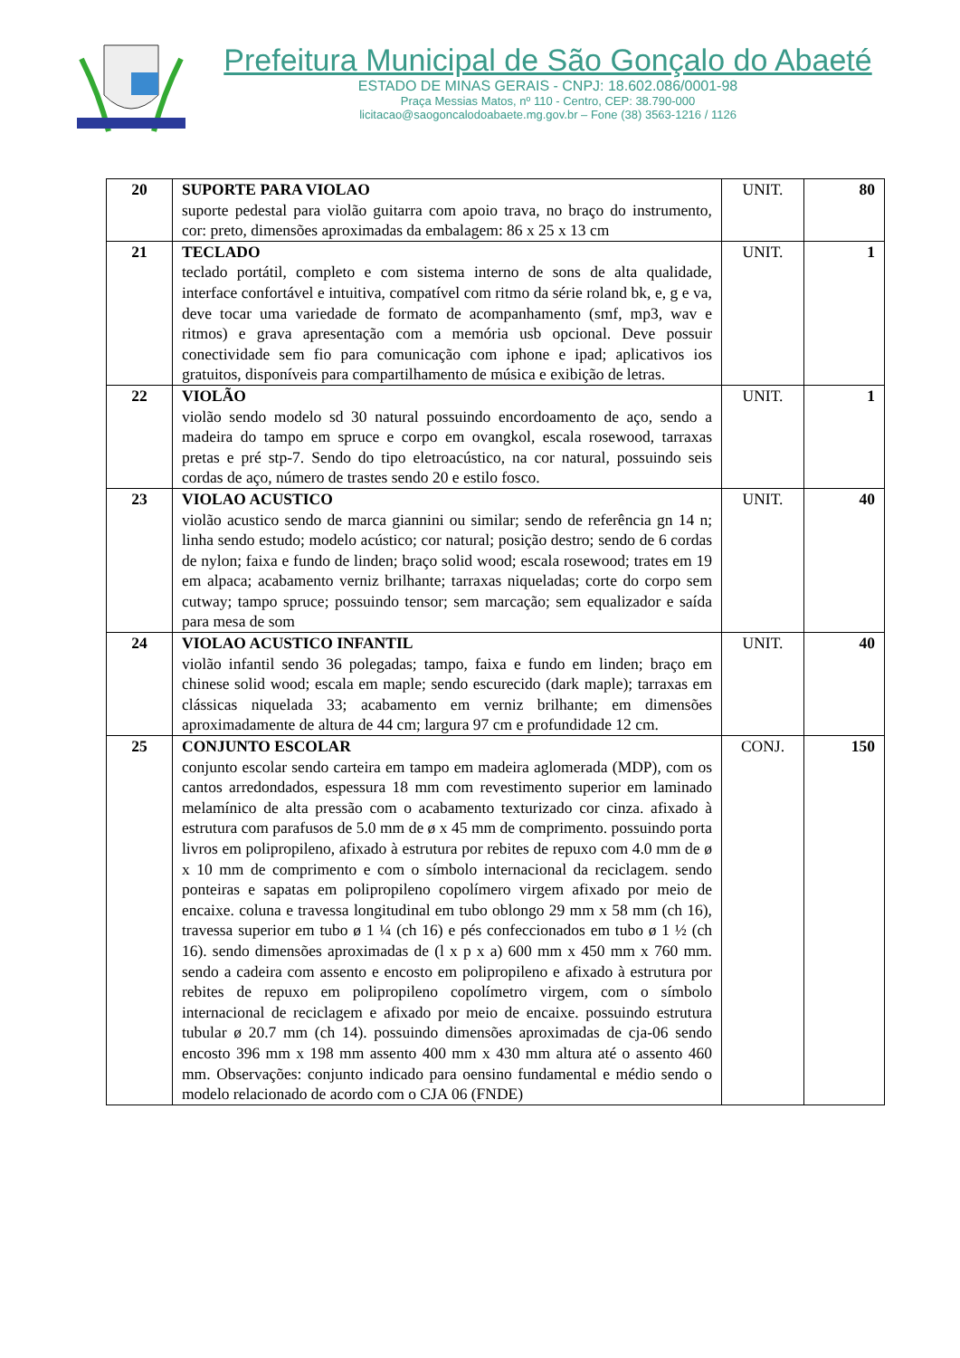Prefeitura Municipal de São Gonçalo do Abaeté
ESTADO DE MINAS GERAIS - CNPJ: 18.602.086/0001-98
Praça Messias Matos, nº 110 - Centro, CEP: 38.790-000
licitacao@saogoncalodoabaete.mg.gov.br – Fone (38) 3563-1216 / 1126
| 20 | SUPORTE PARA VIOLAO suporte pedestal para violão guitarra com apoio trava, no braço do instrumento, cor: preto, dimensões aproximadas da embalagem: 86 x 25 x 13 cm | UNIT. | 80 |
| 21 | TECLADO teclado portátil, completo e com sistema interno de sons de alta qualidade, interface confortável e intuitiva, compatível com ritmo da série roland bk, e, g e va, deve tocar uma variedade de formato de acompanhamento (smf, mp3, wav e ritmos) e grava apresentação com a memória usb opcional. Deve possuir conectividade sem fio para comunicação com iphone e ipad; aplicativos ios gratuitos, disponíveis para compartilhamento de música e exibição de letras. | UNIT. | 1 |
| 22 | VIOLÃO violão sendo modelo sd 30 natural possuindo encordoamento de aço, sendo a madeira do tampo em spruce e corpo em ovangkol, escala rosewood, tarraxas pretas e pré stp-7. Sendo do tipo eletroacústico, na cor natural, possuindo seis cordas de aço, número de trastes sendo 20 e estilo fosco. | UNIT. | 1 |
| 23 | VIOLAO ACUSTICO violão acustico sendo de marca giannini ou similar; sendo de referência gn 14 n; linha sendo estudo; modelo acústico; cor natural; posição destro; sendo de 6 cordas de nylon; faixa e fundo de linden; braço solid wood; escala rosewood; trates em 19 em alpaca; acabamento verniz brilhante; tarraxas niqueladas; corte do corpo sem cutway; tampo spruce; possuindo tensor; sem marcação; sem equalizador e saída para mesa de som | UNIT. | 40 |
| 24 | VIOLAO ACUSTICO INFANTIL violão infantil sendo 36 polegadas; tampo, faixa e fundo em linden; braço em chinese solid wood; escala em maple; sendo escurecido (dark maple); tarraxas em clássicas niquelada 33; acabamento em verniz brilhante; em dimensões aproximadamente de altura de 44 cm; largura 97 cm e profundidade 12 cm. | UNIT. | 40 |
| 25 | CONJUNTO ESCOLAR conjunto escolar sendo carteira em tampo em madeira aglomerada (MDP), com os cantos arredondados, espessura 18 mm com revestimento superior em laminado melamínico de alta pressão com o acabamento texturizado cor cinza. afixado à estrutura com parafusos de 5.0 mm de ø x 45 mm de comprimento. possuindo porta livros em polipropileno, afixado à estrutura por rebites de repuxo com 4.0 mm de ø x 10 mm de comprimento e com o símbolo internacional da reciclagem. sendo ponteiras e sapatas em polipropileno copolímero virgem afixado por meio de encaixe. coluna e travessa longitudinal em tubo oblongo 29 mm x 58 mm (ch 16), travessa superior em tubo ø 1 ¼ (ch 16) e pés confeccionados em tubo ø 1 ½ (ch 16). sendo dimensões aproximadas de (l x p x a) 600 mm x 450 mm x 760 mm. sendo a cadeira com assento e encosto em polipropileno e afixado à estrutura por rebites de repuxo em polipropileno copolímetro virgem, com o símbolo internacional de reciclagem e afixado por meio de encaixe. possuindo estrutura tubular ø 20.7 mm (ch 14). possuindo dimensões aproximadas de cja-06 sendo encosto 396 mm x 198 mm assento 400 mm x 430 mm altura até o assento 460 mm. Observações: conjunto indicado para oensino fundamental e médio sendo o modelo relacionado de acordo com o CJA 06 (FNDE) | CONJ. | 150 |